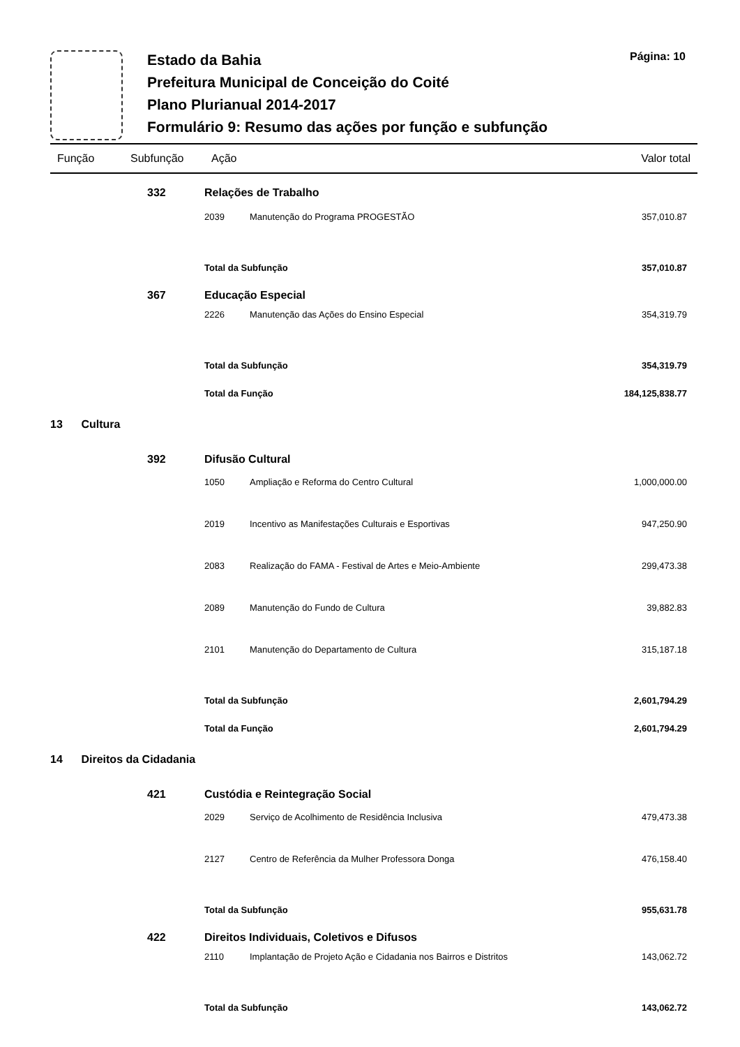Estado da Bahia
Prefeitura Municipal de Conceição do Coité
Plano Plurianual 2014-2017
Formulário 9: Resumo das ações por função e subfunção
Página: 10
| Função | Subfunção | Ação | | Valor total |
| --- | --- | --- | --- | --- |
| | 332 | Relações de Trabalho | | |
| | | 2039 | Manutenção do Programa PROGESTÃO | 357,010.87 |
| | | Total da Subfunção | | 357,010.87 |
| | 367 | Educação Especial | | |
| | | 2226 | Manutenção das Ações do Ensino Especial | 354,319.79 |
| | | Total da Subfunção | | 354,319.79 |
| | | Total da Função | | 184,125,838.77 |
| 13 Cultura | | | | |
| | 392 | Difusão Cultural | | |
| | | 1050 | Ampliação e Reforma do Centro Cultural | 1,000,000.00 |
| | | 2019 | Incentivo as Manifestações Culturais e Esportivas | 947,250.90 |
| | | 2083 | Realização do FAMA - Festival de Artes e Meio-Ambiente | 299,473.38 |
| | | 2089 | Manutenção do Fundo de Cultura | 39,882.83 |
| | | 2101 | Manutenção do Departamento de Cultura | 315,187.18 |
| | | Total da Subfunção | | 2,601,794.29 |
| | | Total da Função | | 2,601,794.29 |
| 14 Direitos da Cidadania | | | | |
| | 421 | Custódia e Reintegração Social | | |
| | | 2029 | Serviço de Acolhimento de Residência Inclusiva | 479,473.38 |
| | | 2127 | Centro de Referência da Mulher Professora Donga | 476,158.40 |
| | | Total da Subfunção | | 955,631.78 |
| | 422 | Direitos Individuais, Coletivos e Difusos | | |
| | | 2110 | Implantação de Projeto Ação e Cidadania nos Bairros e Distritos | 143,062.72 |
| | | Total da Subfunção | | 143,062.72 |